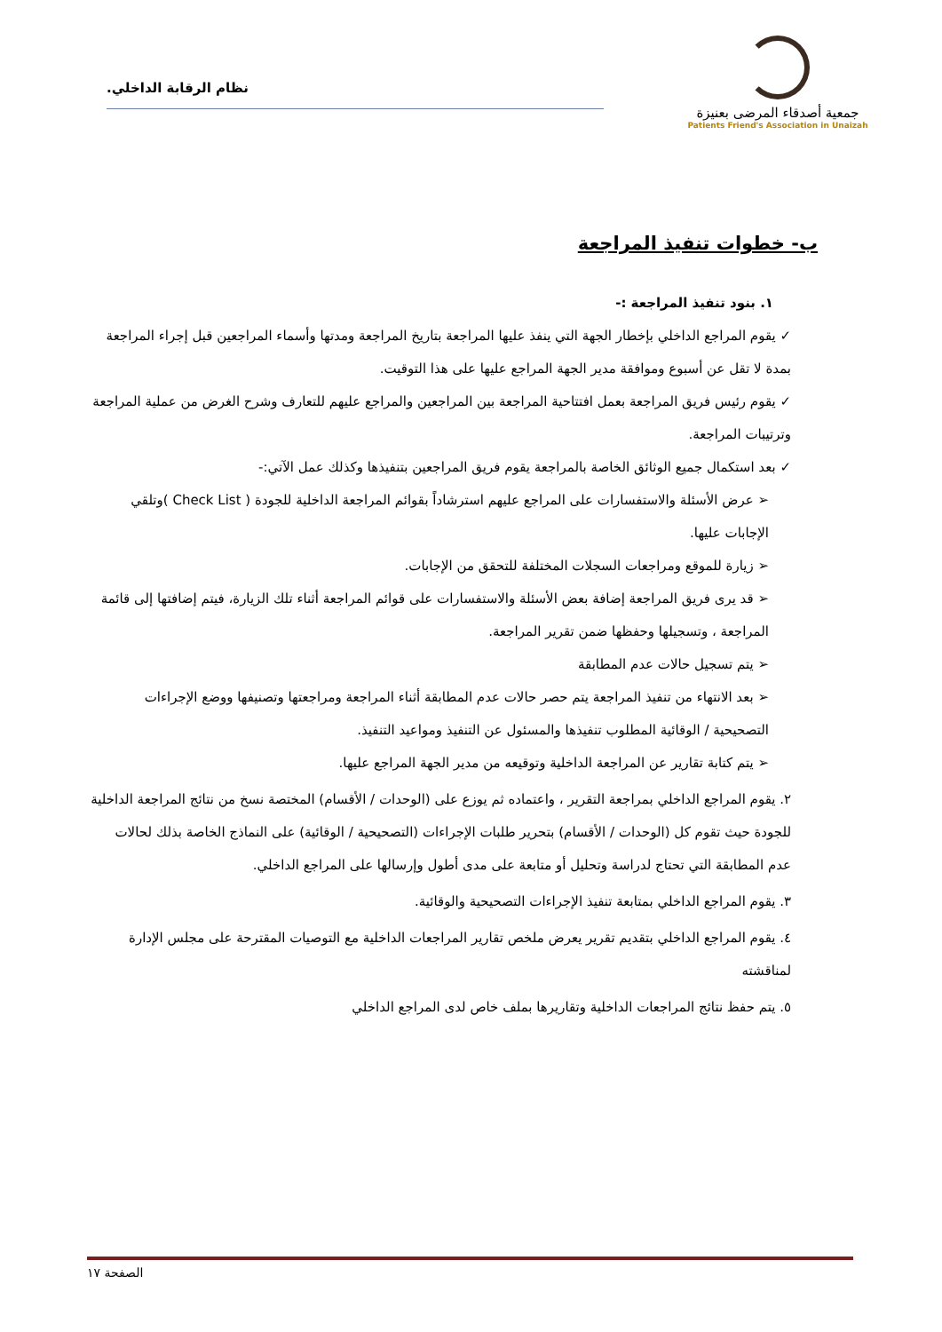جمعية أصدقاء المرضى بعنيزة
Patients Friend's Association in Unaizah
نظام الرقابة الداخلي.
ب- خطوات تنفيذ المراجعة
١. بنود تنفيذ المراجعة :-
✓ يقوم المراجع الداخلي بإخطار الجهة التي ينفذ عليها المراجعة بتاريخ المراجعة ومدتها وأسماء المراجعين قبل إجراء المراجعة بمدة لا تقل عن أسبوع وموافقة مدير الجهة المراجع عليها على هذا التوقيت.
✓ يقوم رئيس فريق المراجعة بعمل افتتاحية المراجعة بين المراجعين والمراجع عليهم للتعارف وشرح الغرض من عملية المراجعة وترتيبات المراجعة.
✓ بعد استكمال جميع الوثائق الخاصة بالمراجعة يقوم فريق المراجعين بتنفيذها وكذلك عمل الآتي:-
➢ عرض الأسئلة والاستفسارات على المراجع عليهم استرشاداً بقوائم المراجعة الداخلية للجودة ( Check List )وتلقي الإجابات عليها.
➢ زيارة للموقع ومراجعات السجلات المختلفة للتحقق من الإجابات.
➢ قد يرى فريق المراجعة إضافة بعض الأسئلة والاستفسارات على قوائم المراجعة أثناء تلك الزيارة، فيتم إضافتها إلى قائمة المراجعة ، وتسجيلها وحفظها ضمن تقرير المراجعة.
➢ يتم تسجيل حالات عدم المطابقة
➢ بعد الانتهاء من تنفيذ المراجعة يتم حصر حالات عدم المطابقة أثناء المراجعة ومراجعتها وتصنيفها ووضع الإجراءات التصحيحية / الوقائية المطلوب تنفيذها والمسئول عن التنفيذ ومواعيد التنفيذ.
➢ يتم كتابة تقارير عن المراجعة الداخلية وتوقيعه من مدير الجهة المراجع عليها.
٢. يقوم المراجع الداخلي بمراجعة التقرير ، واعتماده ثم يوزع على (الوحدات / الأقسام) المختصة نسخ من نتائج المراجعة الداخلية للجودة حيث تقوم كل (الوحدات / الأقسام) بتحرير طلبات الإجراءات (التصحيحية / الوقائية) على النماذج الخاصة بذلك لحالات عدم المطابقة التي تحتاج لدراسة وتحليل أو متابعة على مدى أطول وإرسالها على المراجع الداخلي.
٣. يقوم المراجع الداخلي بمتابعة تنفيذ الإجراءات التصحيحية والوقائية.
٤. يقوم المراجع الداخلي بتقديم تقرير يعرض ملخص تقارير المراجعات الداخلية مع التوصيات المقترحة على مجلس الإدارة لمناقشته
٥. يتم حفظ نتائج المراجعات الداخلية وتقاريرها بملف خاص لدى المراجع الداخلي
الصفحة ١٧